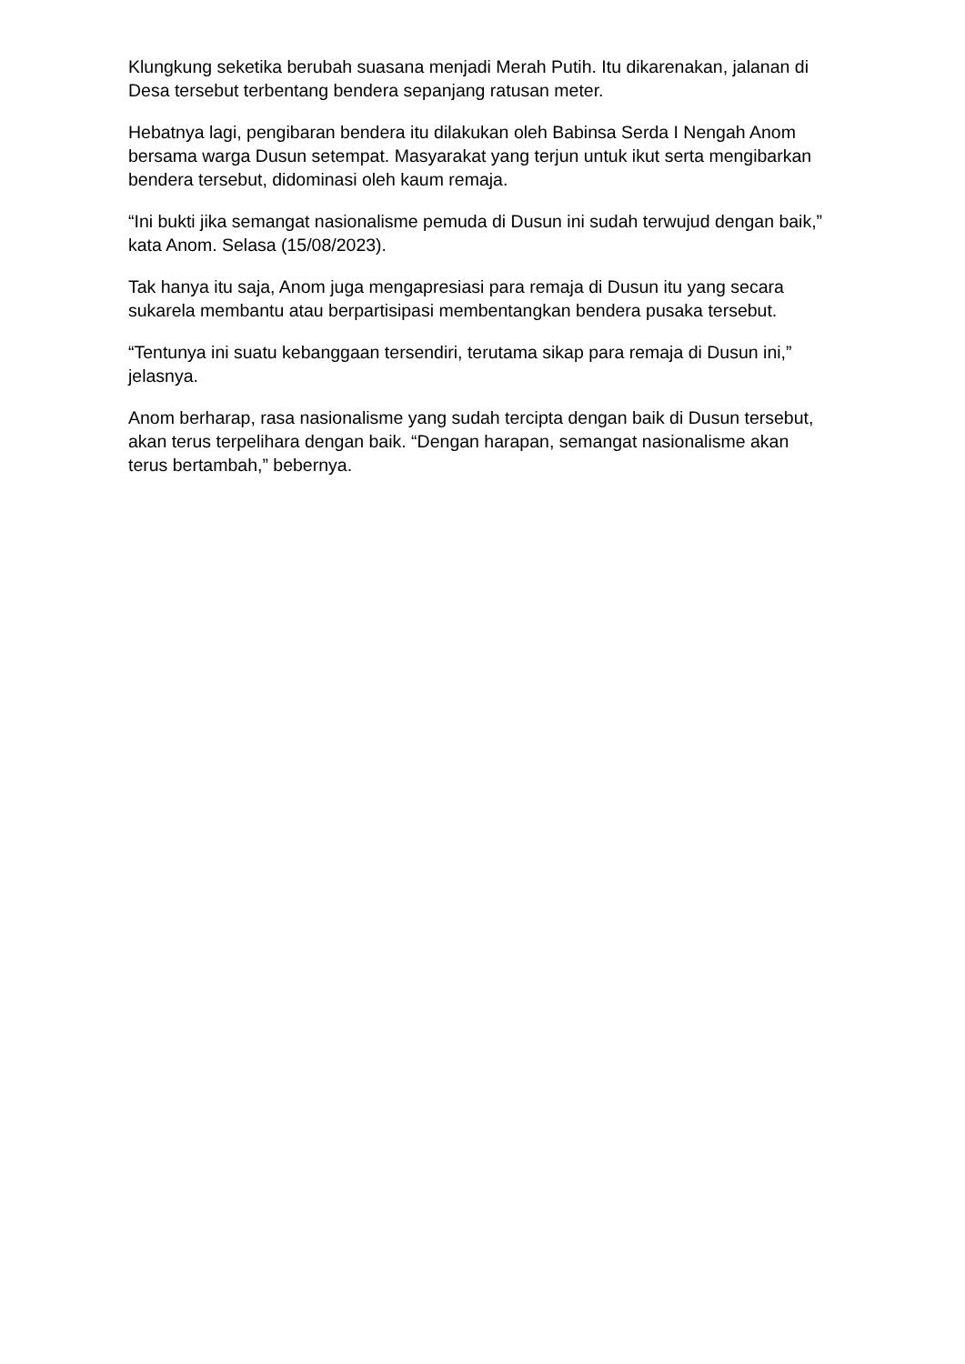Klungkung seketika berubah suasana menjadi Merah Putih. Itu dikarenakan, jalanan di Desa tersebut terbentang bendera sepanjang ratusan meter.
Hebatnya lagi, pengibaran bendera itu dilakukan oleh Babinsa Serda I Nengah Anom bersama warga Dusun setempat. Masyarakat yang terjun untuk ikut serta mengibarkan bendera tersebut, didominasi oleh kaum remaja.
“Ini bukti jika semangat nasionalisme pemuda di Dusun ini sudah terwujud dengan baik,” kata Anom. Selasa (15/08/2023).
Tak hanya itu saja, Anom juga mengapresiasi para remaja di Dusun itu yang secara sukarela membantu atau berpartisipasi membentangkan bendera pusaka tersebut.
“Tentunya ini suatu kebanggaan tersendiri, terutama sikap para remaja di Dusun ini,” jelasnya.
Anom berharap, rasa nasionalisme yang sudah tercipta dengan baik di Dusun tersebut, akan terus terpelihara dengan baik. “Dengan harapan, semangat nasionalisme akan terus bertambah,” bebernya.